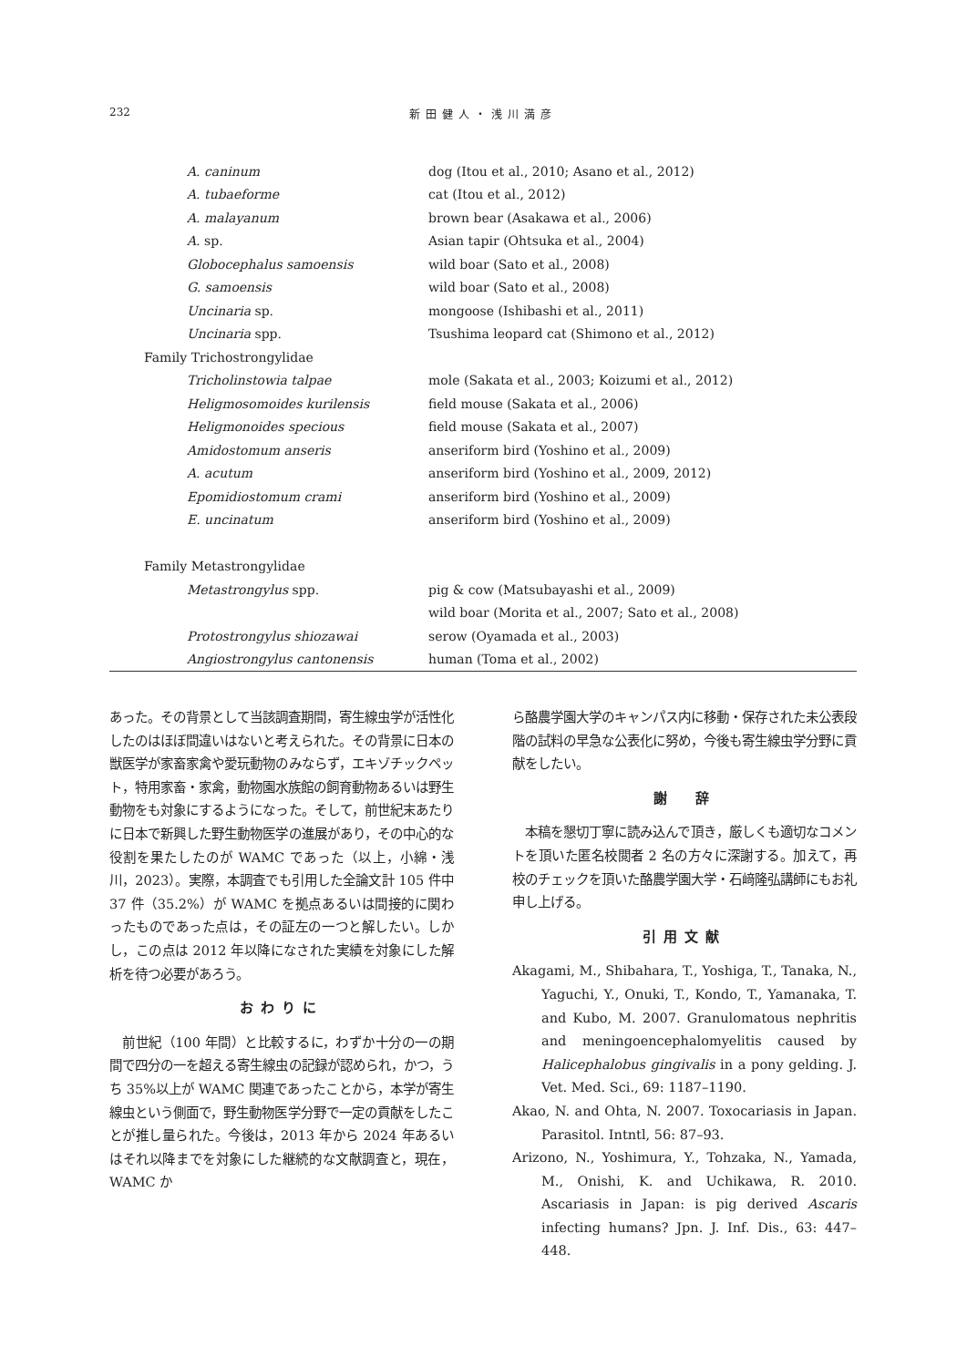232 新田健人・浅川満彦
| A. caninum | dog (Itou et al., 2010; Asano et al., 2012) |
| A. tubaeforme | cat (Itou et al., 2012) |
| A. malayanum | brown bear (Asakawa et al., 2006) |
| A. sp. | Asian tapir (Ohtsuka et al., 2004) |
| Globocephalus samoensis | wild boar (Sato et al., 2008) |
| G. samoensis | wild boar (Sato et al., 2008) |
| Uncinaria sp. | mongoose (Ishibashi et al., 2011) |
| Uncinaria spp. | Tsushima leopard cat (Shimono et al., 2012) |
| Family Trichostrongylidae | |
| Tricholinstowia talpae | mole (Sakata et al., 2003; Koizumi et al., 2012) |
| Heligmosomoides kurilensis | field mouse (Sakata et al., 2006) |
| Heligmonoides specious | field mouse (Sakata et al., 2007) |
| Amidostomum anseris | anseriform bird (Yoshino et al., 2009) |
| A. acutum | anseriform bird (Yoshino et al., 2009, 2012) |
| Epomidiostomum crami | anseriform bird (Yoshino et al., 2009) |
| E. uncinatum | anseriform bird (Yoshino et al., 2009) |
| Family Metastrongylidae | |
| Metastrongylus spp. | pig & cow (Matsubayashi et al., 2009) |
| | wild boar (Morita et al., 2007; Sato et al., 2008) |
| Protostrongylus shiozawai | serow (Oyamada et al., 2003) |
| Angiostrongylus cantonensis | human (Toma et al., 2002) |
あった。その背景として当該調査期間，寄生線虫学が活性化したのはほぼ間違いはないと考えられた。その背景に日本の獣医学が家畜家禽や愛玩動物のみならず，エキゾチックペット，特用家畜・家禽，動物園水族館の飼育動物あるいは野生動物をも対象にするようになった。そして，前世紀末あたりに日本で新興した野生動物医学の進展があり，その中心的な役割を果たしたのが WAMC であった（以上，小綿・浅川，2023）。実際，本調査でも引用した全論文計 105 件中 37 件（35.2%）が WAMC を拠点あるいは間接的に関わったものであった点は，その証左の一つと解したい。しかし，この点は 2012 年以降になされた実績を対象にした解析を待つ必要があろう。
おわりに
　前世紀（100 年間）と比較するに，わずか十分の一の期間で四分の一を超える寄生線虫の記録が認められ，かつ，うち 35%以上が WAMC 関連であったことから，本学が寄生線虫という側面で，野生動物医学分野で一定の貢献をしたことが推し量られた。今後は，2013 年から 2024 年あるいはそれ以降までを対象にした継続的な文献調査と，現在，WAMC か
ら酪農学園大学のキャンパス内に移動・保存された未公表段階の試料の早急な公表化に努め，今後も寄生線虫学分野に貢献をしたい。
謝　辞
　本稿を懇切丁寧に読み込んで頂き，厳しくも適切なコメントを頂いた匿名校閲者 2 名の方々に深謝する。加えて，再校のチェックを頂いた酪農学園大学・石﨑隆弘講師にもお礼申し上げる。
引用文献
Akagami, M., Shibahara, T., Yoshiga, T., Tanaka, N., Yaguchi, Y., Onuki, T., Kondo, T., Yamanaka, T. and Kubo, M. 2007. Granulomatous nephritis and meningoencephalomyelitis caused by Halicephalobus gingivalis in a pony gelding. J. Vet. Med. Sci., 69: 1187–1190.
Akao, N. and Ohta, N. 2007. Toxocariasis in Japan. Parasitol. Intntl, 56: 87–93.
Arizono, N., Yoshimura, Y., Tohzaka, N., Yamada, M., Onishi, K. and Uchikawa, R. 2010. Ascariasis in Japan: is pig derived Ascaris infecting humans? Jpn. J. Inf. Dis., 63: 447–448.